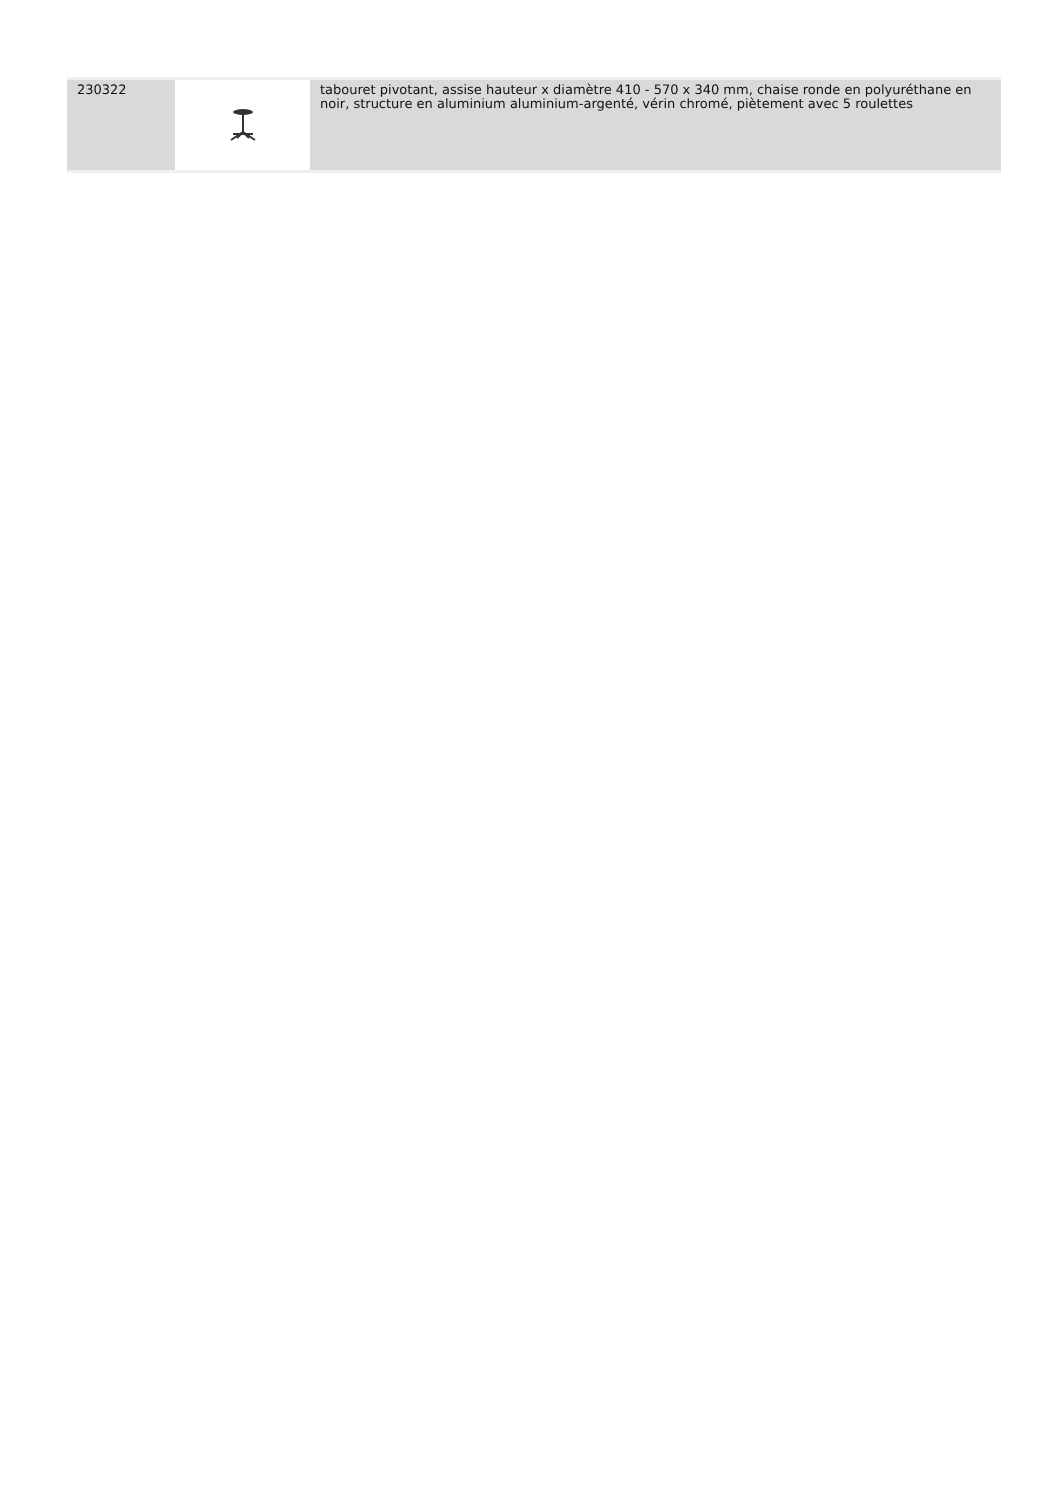| 230322 | | tabouret pivotant, assise hauteur x diamètre 410 - 570 x 340 mm, chaise ronde en polyuréthane en noir, structure en aluminium aluminium-argenté, vérin chromé, piètement avec 5 roulettes |